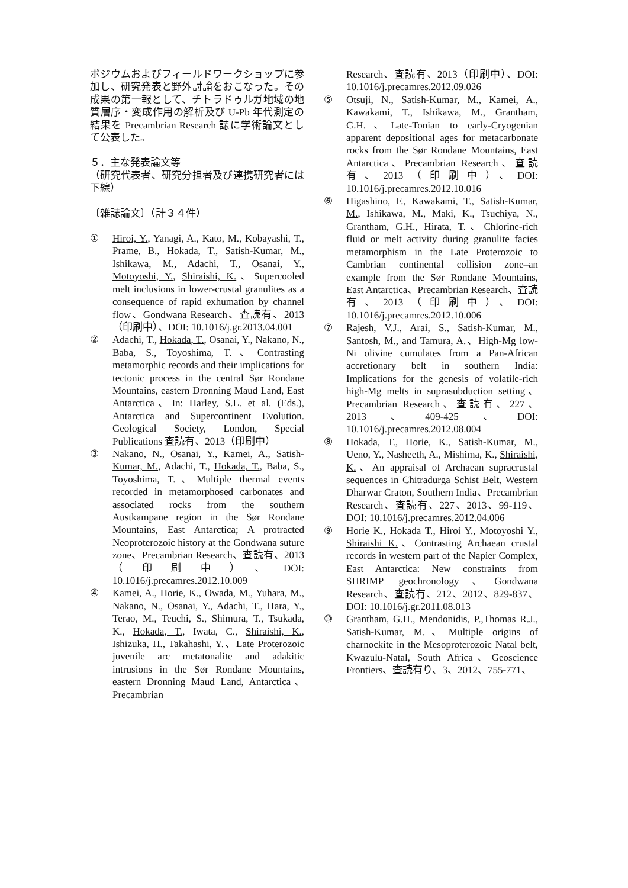ポジウムおよびフィールドワークショップに参加し、研究発表と野外討論をおこなった。その成果の第一報として、チトラドゥルガ地域の地質層序・変成作用の解析及び U-Pb 年代測定の結果を Precambrian Research 誌に学術論文として公表した。
５．主な発表論文等
（研究代表者、研究分担者及び連携研究者には下線）
〔雑誌論文〕（計３４件）
① Hiroi, Y., Yanagi, A., Kato, M., Kobayashi, T., Prame, B., Hokada, T., Satish-Kumar, M., Ishikawa, M., Adachi, T., Osanai, Y., Motoyoshi, Y., Shiraishi, K.、Supercooled melt inclusions in lower-crustal granulites as a consequence of rapid exhumation by channel flow、Gondwana Research、査読有、2013（印刷中）、DOI: 10.1016/j.gr.2013.04.001
② Adachi, T., Hokada, T., Osanai, Y., Nakano, N., Baba, S., Toyoshima, T.、Contrasting metamorphic records and their implications for tectonic process in the central Sør Rondane Mountains, eastern Dronning Maud Land, East Antarctica、In: Harley, S.L. et al. (Eds.), Antarctica and Supercontinent Evolution. Geological Society, London, Special Publications 査読有、2013（印刷中）
③ Nakano, N., Osanai, Y., Kamei, A., Satish-Kumar, M., Adachi, T., Hokada, T., Baba, S., Toyoshima, T.、Multiple thermal events recorded in metamorphosed carbonates and associated rocks from the southern Austkampane region in the Sør Rondane Mountains, East Antarctica; A protracted Neoproterozoic history at the Gondwana suture zone、Precambrian Research、査読有、2013（印刷中）、DOI: 10.1016/j.precamres.2012.10.009
④ Kamei, A., Horie, K., Owada, M., Yuhara, M., Nakano, N., Osanai, Y., Adachi, T., Hara, Y., Terao, M., Teuchi, S., Shimura, T., Tsukada, K., Hokada, T., Iwata, C., Shiraishi, K., Ishizuka, H., Takahashi, Y.、Late Proterozoic juvenile arc metatonalite and adakitic intrusions in the Sør Rondane Mountains, eastern Dronning Maud Land, Antarctica、Precambrian
Research、査読有、2013（印刷中）、DOI: 10.1016/j.precamres.2012.09.026
⑤ Otsuji, N., Satish-Kumar, M., Kamei, A., Kawakami, T., Ishikawa, M., Grantham, G.H.、Late-Tonian to early-Cryogenian apparent depositional ages for metacarbonate rocks from the Sør Rondane Mountains, East Antarctica、Precambrian Research、査読有、2013（印刷中）、DOI: 10.1016/j.precamres.2012.10.016
⑥ Higashino, F., Kawakami, T., Satish-Kumar, M., Ishikawa, M., Maki, K., Tsuchiya, N., Grantham, G.H., Hirata, T.、Chlorine-rich fluid or melt activity during granulite facies metamorphism in the Late Proterozoic to Cambrian continental collision zone–an example from the Sør Rondane Mountains, East Antarctica、Precambrian Research、査読有、2013（印刷中）、DOI: 10.1016/j.precamres.2012.10.006
⑦ Rajesh, V.J., Arai, S., Satish-Kumar, M., Santosh, M., and Tamura, A.、High-Mg low-Ni olivine cumulates from a Pan-African accretionary belt in southern India: Implications for the genesis of volatile-rich high-Mg melts in suprasubduction setting、Precambrian Research、査読有、227、2013、409-425、DOI: 10.1016/j.precamres.2012.08.004
⑧ Hokada, T., Horie, K., Satish-Kumar, M., Ueno, Y., Nasheeth, A., Mishima, K., Shiraishi, K.、An appraisal of Archaean supracrustal sequences in Chitradurga Schist Belt, Western Dharwar Craton, Southern India、Precambrian Research、査読有、227、2013、99-119、DOI: 10.1016/j.precamres.2012.04.006
⑨ Horie K., Hokada T., Hiroi Y., Motoyoshi Y., Shiraishi K.、Contrasting Archaean crustal records in western part of the Napier Complex, East Antarctica: New constraints from SHRIMP geochronology、Gondwana Research、査読有、212、2012、829-837、DOI: 10.1016/j.gr.2011.08.013
⑩ Grantham, G.H., Mendonidis, P.,Thomas R.J., Satish-Kumar, M.、Multiple origins of charnockite in the Mesoproterozoic Natal belt, Kwazulu-Natal, South Africa、Geoscience Frontiers、査読有り、3、2012、755-771、